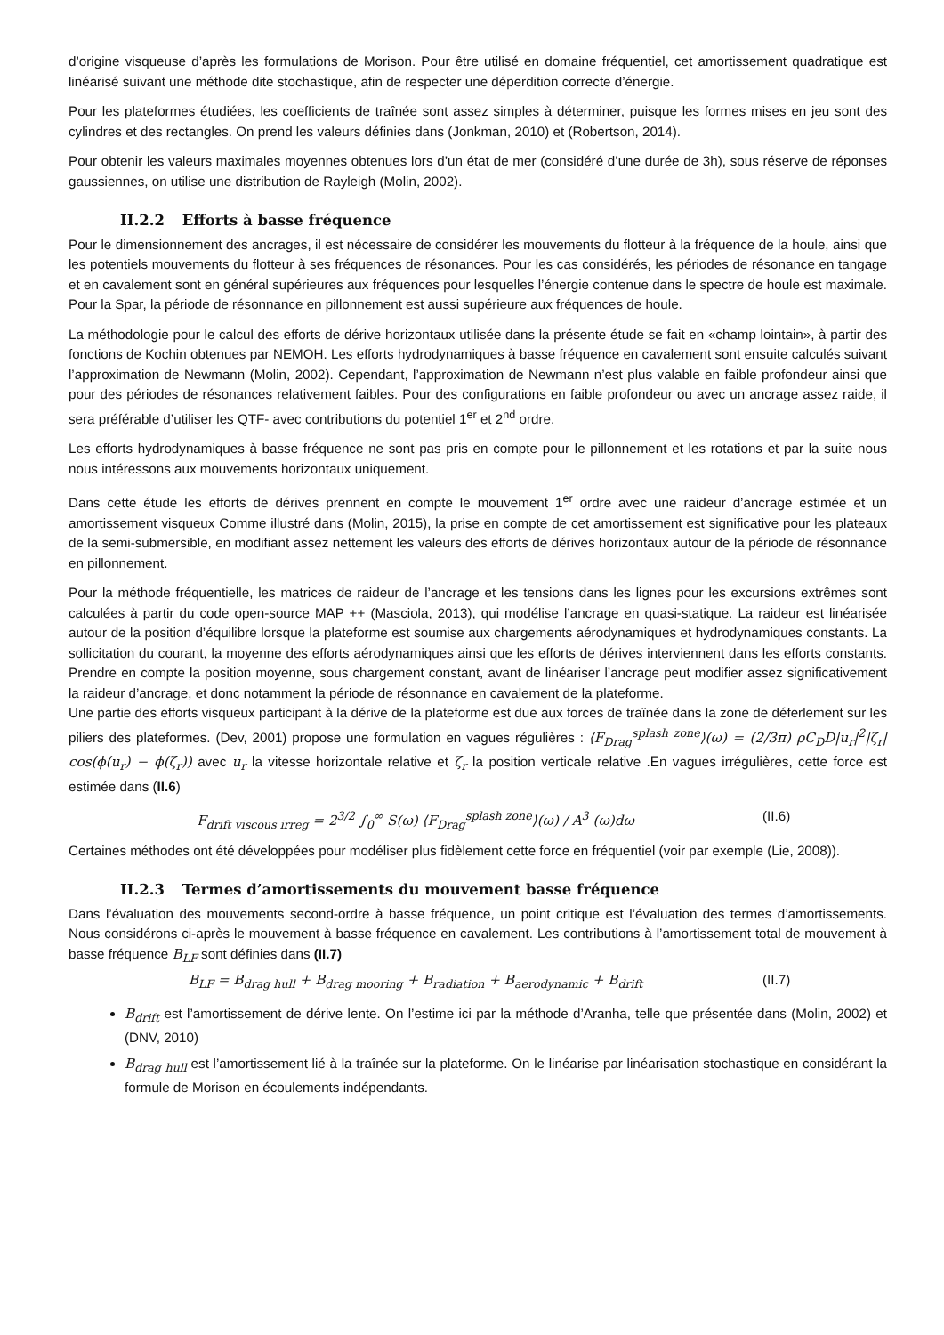d’origine visqueuse d’après les formulations de Morison. Pour être utilisé en domaine fréquentiel, cet amortissement quadratique est linéarisé suivant une méthode dite stochastique, afin de respecter une déperdition correcte d’énergie.
Pour les plateformes étudiées, les coefficients de traînée sont assez simples à déterminer, puisque les formes mises en jeu sont des cylindres et des rectangles. On prend les valeurs définies dans (Jonkman, 2010) et (Robertson, 2014).
Pour obtenir les valeurs maximales moyennes obtenues lors d’un état de mer (considéré d’une durée de 3h), sous réserve de réponses gaussiennes, on utilise une distribution de Rayleigh (Molin, 2002).
II.2.2 Efforts à basse fréquence
Pour le dimensionnement des ancrages, il est nécessaire de considérer les mouvements du flotteur à la fréquence de la houle, ainsi que les potentiels mouvements du flotteur à ses fréquences de résonances. Pour les cas considérés, les périodes de résonance en tangage et en cavalement sont en général supérieures aux fréquences pour lesquelles l’énergie contenue dans le spectre de houle est maximale. Pour la Spar, la période de résonnance en pillonnement est aussi supérieure aux fréquences de houle.
La méthodologie pour le calcul des efforts de dérive horizontaux utilisée dans la présente étude se fait en «champ lointain», à partir des fonctions de Kochin obtenues par NEMOH. Les efforts hydrodynamiques à basse fréquence en cavalement sont ensuite calculés suivant l’approximation de Newmann (Molin, 2002). Cependant, l’approximation de Newmann n’est plus valable en faible profondeur ainsi que pour des périodes de résonances relativement faibles. Pour des configurations en faible profondeur ou avec un ancrage assez raide, il sera préférable d’utiliser les QTF- avec contributions du potentiel 1<sup>er</sup> et 2<sup>nd</sup> ordre.
Les efforts hydrodynamiques à basse fréquence ne sont pas pris en compte pour le pillonnement et les rotations et par la suite nous nous intéressons aux mouvements horizontaux uniquement.
Dans cette étude les efforts de dérives prennent en compte le mouvement 1<sup>er</sup> ordre avec une raideur d’ancrage estimée et un amortissement visqueux Comme illustré dans (Molin, 2015), la prise en compte de cet amortissement est significative pour les plateaux de la semi-submersible, en modifiant assez nettement les valeurs des efforts de dérives horizontaux autour de la période de résonnance en pillonnement.
Pour la méthode fréquentielle, les matrices de raideur de l’ancrage et les tensions dans les lignes pour les excursions extrêmes sont calculées à partir du code open-source MAP ++ (Masciola, 2013), qui modélise l’ancrage en quasi-statique. La raideur est linéarisée autour de la position d’équilibre lorsque la plateforme est soumise aux chargements aérodynamiques et hydrodynamiques constants. La sollicitation du courant, la moyenne des efforts aérodynamiques ainsi que les efforts de dérives interviennent dans les efforts constants. Prendre en compte la position moyenne, sous chargement constant, avant de linéariser l’ancrage peut modifier assez significativement la raideur d’ancrage, et donc notamment la période de résonnance en cavalement de la plateforme.
Une partie des efforts visqueux participant à la dérive de la plateforme est due aux forces de traînée dans la zone de déferlement sur les piliers des plateformes. (Dev, 2001) propose une formulation en vagues régulières : ⟨F<sub>Drag</sub><sup>splash zone</sup>⟩(ω) = (2/3π) ρC<sub>D</sub>D|u<sub>r</sub>|<sup>2</sup>|ζ<sub>r</sub>| cos(ϕ(u<sub>r</sub>) − ϕ(ζ<sub>r</sub>)) avec u<sub>r</sub> la vitesse horizontale relative et ζ<sub>r</sub> la position verticale relative .En vagues irrégulières, cette force est estimée dans (II.6)
F<sub>drift viscous irreg</sub> = 2<sup>3/2</sup> ∫<sub>0</sub><sup>∞</sup> S(ω) ⟨F<sub>Drag</sub><sup>splash zone</sup>⟩(ω) / A<sup>3</sup> (ω)dω
(II.6)
Certaines méthodes ont été développées pour modéliser plus fidèlement cette force en fréquentiel (voir par exemple (Lie, 2008)).
II.2.3 Termes d’amortissements du mouvement basse fréquence
Dans l’évaluation des mouvements second-ordre à basse fréquence, un point critique est l’évaluation des termes d’amortissements. Nous considérons ci-après le mouvement à basse fréquence en cavalement. Les contributions à l’amortissement total de mouvement à basse fréquence B<sub>LF</sub> sont définies dans (II.7)
B<sub>LF</sub> = B<sub>drag hull</sub> + B<sub>drag mooring</sub> + B<sub>radiation</sub> + B<sub>aerodynamic</sub> + B<sub>drift</sub>
(II.7)
B<sub>drift</sub> est l’amortissement de dérive lente. On l’estime ici par la méthode d’Aranha, telle que présentée dans (Molin, 2002) et (DNV, 2010)
B<sub>drag hull</sub> est l’amortissement lié à la traînée sur la plateforme. On le linéarise par linéarisation stochastique en considérant la formule de Morison en écoulements indépendants.